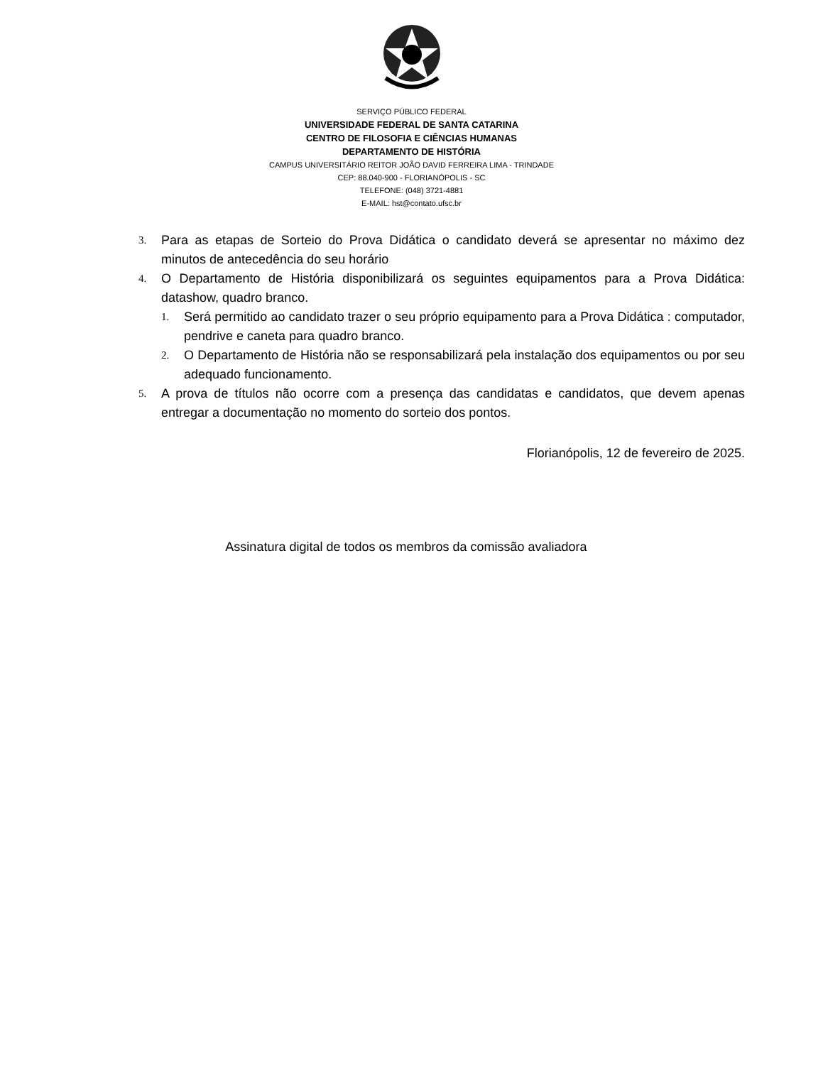SERVIÇO PÚBLICO FEDERAL
UNIVERSIDADE FEDERAL DE SANTA CATARINA
CENTRO DE FILOSOFIA E CIÊNCIAS HUMANAS
DEPARTAMENTO DE HISTÓRIA
CAMPUS UNIVERSITÁRIO REITOR JOÃO DAVID FERREIRA LIMA - TRINDADE
CEP: 88.040-900 - FLORIANÓPOLIS - SC
TELEFONE: (048) 3721-4881
E-MAIL: hst@contato.ufsc.br
3. Para as etapas de Sorteio do Prova Didática o candidato deverá se apresentar no máximo dez minutos de antecedência do seu horário
4. O Departamento de História disponibilizará os seguintes equipamentos para a Prova Didática: datashow, quadro branco.
1. Será permitido ao candidato trazer o seu próprio equipamento para a Prova Didática : computador, pendrive e caneta para quadro branco.
2. O Departamento de História não se responsabilizará pela instalação dos equipamentos ou por seu adequado funcionamento.
5. A prova de títulos não ocorre com a presença das candidatas e candidatos, que devem apenas entregar a documentação no momento do sorteio dos pontos.
Florianópolis, 12 de fevereiro de 2025.
Assinatura digital de todos os membros da comissão avaliadora